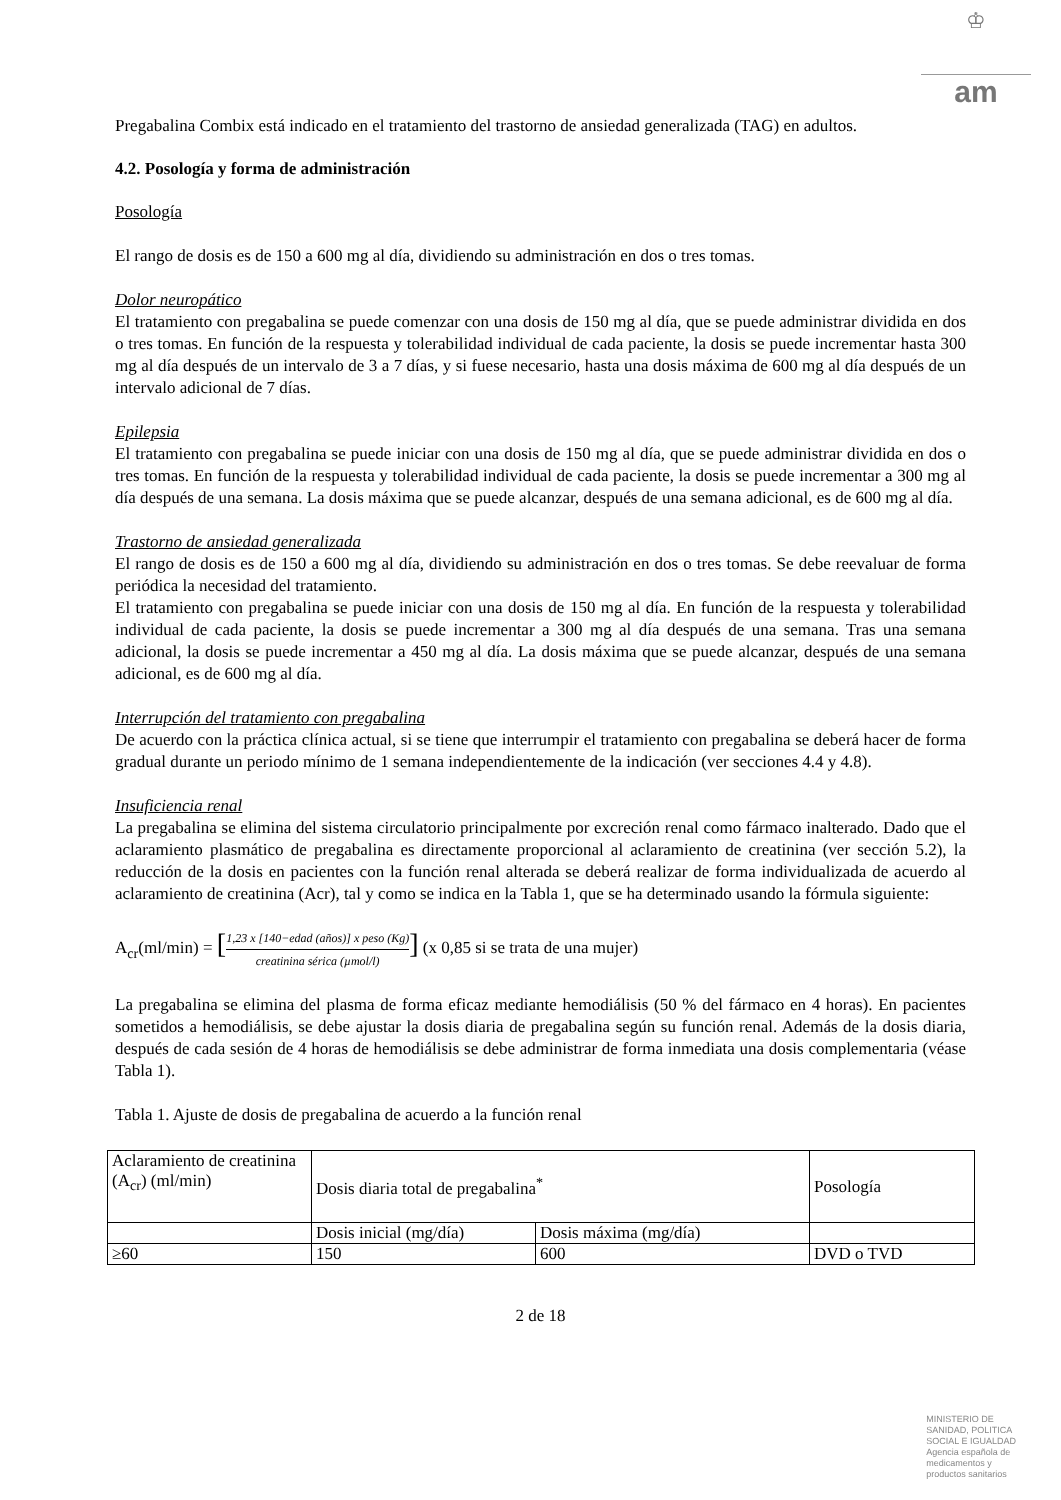♔
am
Pregabalina Combix está indicado en el tratamiento del trastorno de ansiedad generalizada (TAG) en adultos.
4.2. Posología y forma de administración
Posología
El rango de dosis es de 150 a 600 mg al día, dividiendo su administración en dos o tres tomas.
Dolor neuropático
El tratamiento con pregabalina se puede comenzar con una dosis de 150 mg al día, que se puede administrar dividida en dos o tres tomas. En función de la respuesta y tolerabilidad individual de cada paciente, la dosis se puede incrementar hasta 300 mg al día después de un intervalo de 3 a 7 días, y si fuese necesario, hasta una dosis máxima de 600 mg al día después de un intervalo adicional de 7 días.
Epilepsia
El tratamiento con pregabalina se puede iniciar con una dosis de 150 mg al día, que se puede administrar dividida en dos o tres tomas. En función de la respuesta y tolerabilidad individual de cada paciente, la dosis se puede incrementar a 300 mg al día después de una semana. La dosis máxima que se puede alcanzar, después de una semana adicional, es de 600 mg al día.
Trastorno de ansiedad generalizada
El rango de dosis es de 150 a 600 mg al día, dividiendo su administración en dos o tres tomas. Se debe reevaluar de forma periódica la necesidad del tratamiento.
El tratamiento con pregabalina se puede iniciar con una dosis de 150 mg al día. En función de la respuesta y tolerabilidad individual de cada paciente, la dosis se puede incrementar a 300 mg al día después de una semana. Tras una semana adicional, la dosis se puede incrementar a 450 mg al día. La dosis máxima que se puede alcanzar, después de una semana adicional, es de 600 mg al día.
Interrupción del tratamiento con pregabalina
De acuerdo con la práctica clínica actual, si se tiene que interrumpir el tratamiento con pregabalina se deberá hacer de forma gradual durante un periodo mínimo de 1 semana independientemente de la indicación (ver secciones 4.4 y 4.8).
Insuficiencia renal
La pregabalina se elimina del sistema circulatorio principalmente por excreción renal como fármaco inalterado. Dado que el aclaramiento plasmático de pregabalina es directamente proporcional al aclaramiento de creatinina (ver sección 5.2), la reducción de la dosis en pacientes con la función renal alterada se deberá realizar de forma individualizada de acuerdo al aclaramiento de creatinina (Acr), tal y como se indica en la Tabla 1, que se ha determinado usando la fórmula siguiente:
A<sub>cr</sub>(ml/min) = [1,23 x [140−edad (años)] x peso (Kg) creatinina sérica (µmol/l)] (x 0,85 si se trata de una mujer)
La pregabalina se elimina del plasma de forma eficaz mediante hemodiálisis (50 % del fármaco en 4 horas). En pacientes sometidos a hemodiálisis, se debe ajustar la dosis diaria de pregabalina según su función renal. Además de la dosis diaria, después de cada sesión de 4 horas de hemodiálisis se debe administrar de forma inmediata una dosis complementaria (véase Tabla 1).
Tabla 1. Ajuste de dosis de pregabalina de acuerdo a la función renal
| Aclaramiento de creatinina (A<sub>cr</sub>) (ml/min) | Dosis diaria total de pregabalina<sup>*</sup> | | Posología |
| | Dosis inicial (mg/día) | Dosis máxima (mg/día) | |
| ≥60 | 150 | 600 | DVD o TVD |
2 de 18
MINISTERIO DE
SANIDAD, POLITICA
SOCIAL E IGUALDAD
Agencia española de
medicamentos y
productos sanitarios